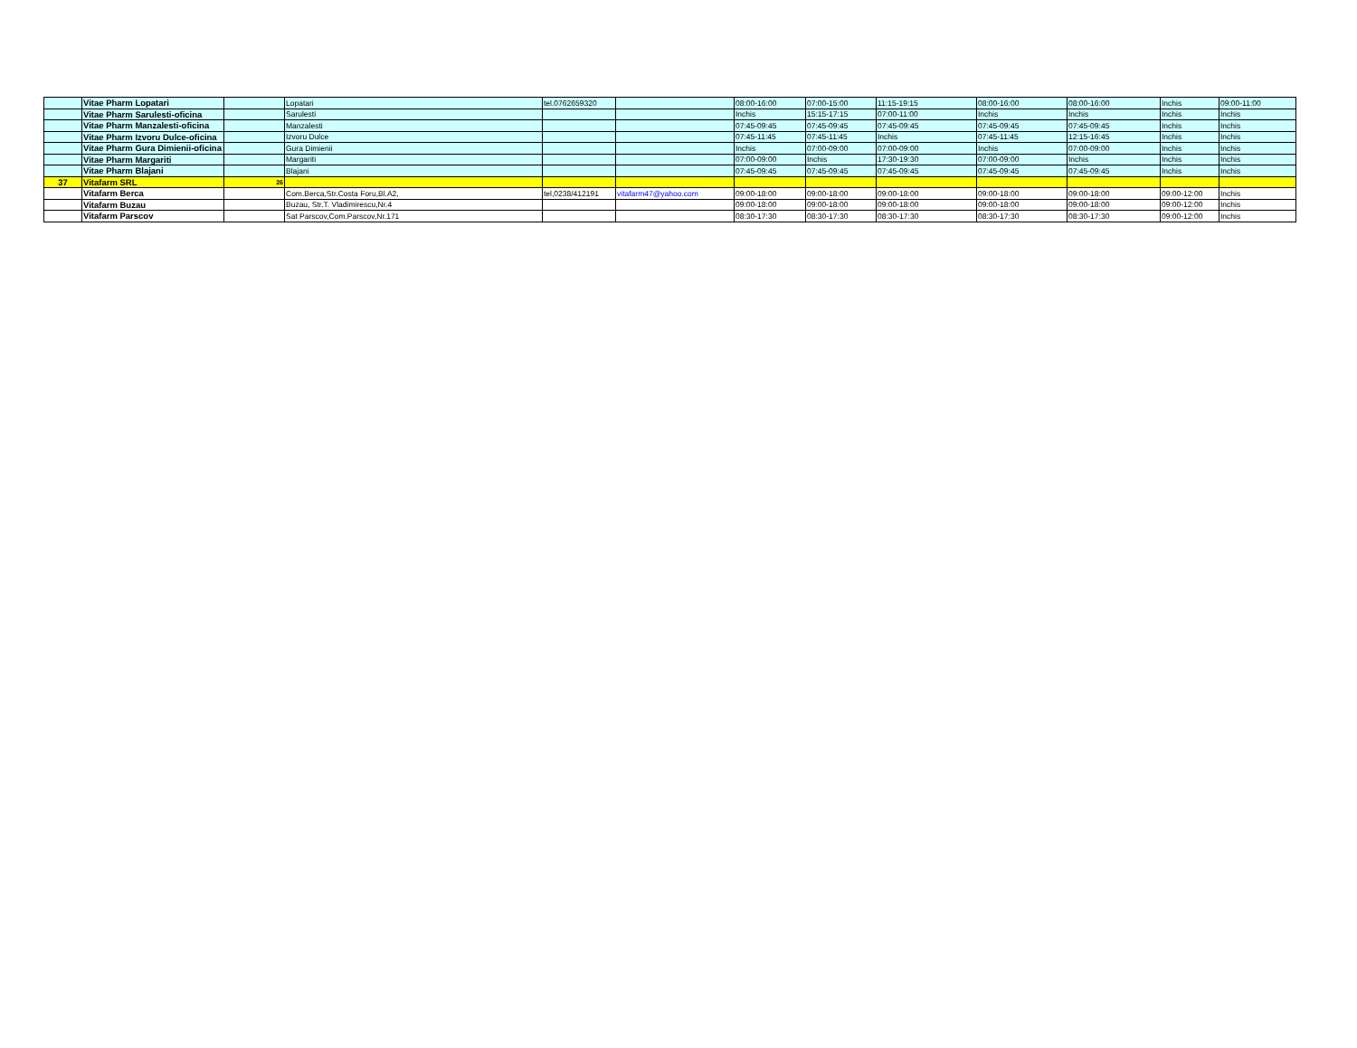| | Vitae Pharm Lopatari | | Lopatari | tel.0762659320 | | 08:00-16:00 | 07:00-15:00 | 11:15-19:15 | 08:00-16:00 | 08:00-16:00 | Inchis | 09:00-11:00 |
| | Vitae Pharm Sarulesti-oficina | | Sarulesti | | | Inchis | 15:15-17:15 | 07:00-11:00 | Inchis | Inchis | Inchis | Inchis |
| | Vitae Pharm Manzalesti-oficina | | Manzalesti | | | 07:45-09:45 | 07:45-09:45 | 07:45-09:45 | 07:45-09:45 | 07:45-09:45 | Inchis | Inchis |
| | Vitae Pharm Izvoru Dulce-oficina | | Izvoru Dulce | | | 07:45-11:45 | 07:45-11:45 | Inchis | 07:45-11:45 | 12:15-16:45 | Inchis | Inchis |
| | Vitae Pharm Gura Dimienii-oficina | | Gura Dimienii | | | Inchis | 07:00-09:00 | 07:00-09:00 | Inchis | 07:00-09:00 | Inchis | Inchis |
| | Vitae Pharm Margariti | | Margariti | | | 07:00-09:00 | Inchis | 17:30-19:30 | 07:00-09:00 | Inchis | Inchis | Inchis |
| | Vitae Pharm Blajani | | Blajani | | | 07:45-09:45 | 07:45-09:45 | 07:45-09:45 | 07:45-09:45 | 07:45-09:45 | Inchis | Inchis |
| 37 | Vitafarm SRL | 26 | | | | | | | | | | |
| | Vitafarm Berca | | Com.Berca,Str.Costa Foru,Bl.A2, | tel,0238/412191 | vitafarm47@yahoo.com | 09:00-18:00 | 09:00-18:00 | 09:00-18:00 | 09:00-18:00 | 09:00-18:00 | 09:00-12:00 | Inchis |
| | Vitafarm Buzau | | Buzau, Str.T. Vladimirescu,Nr.4 | | | 09:00-18:00 | 09:00-18:00 | 09:00-18:00 | 09:00-18:00 | 09:00-18:00 | 09:00-12:00 | Inchis |
| | Vitafarm Parscov | | Sat Parscov,Com.Parscov,Nr.171 | | | 08:30-17:30 | 08:30-17:30 | 08:30-17:30 | 08:30-17:30 | 08:30-17:30 | 09:00-12:00 | Inchis |